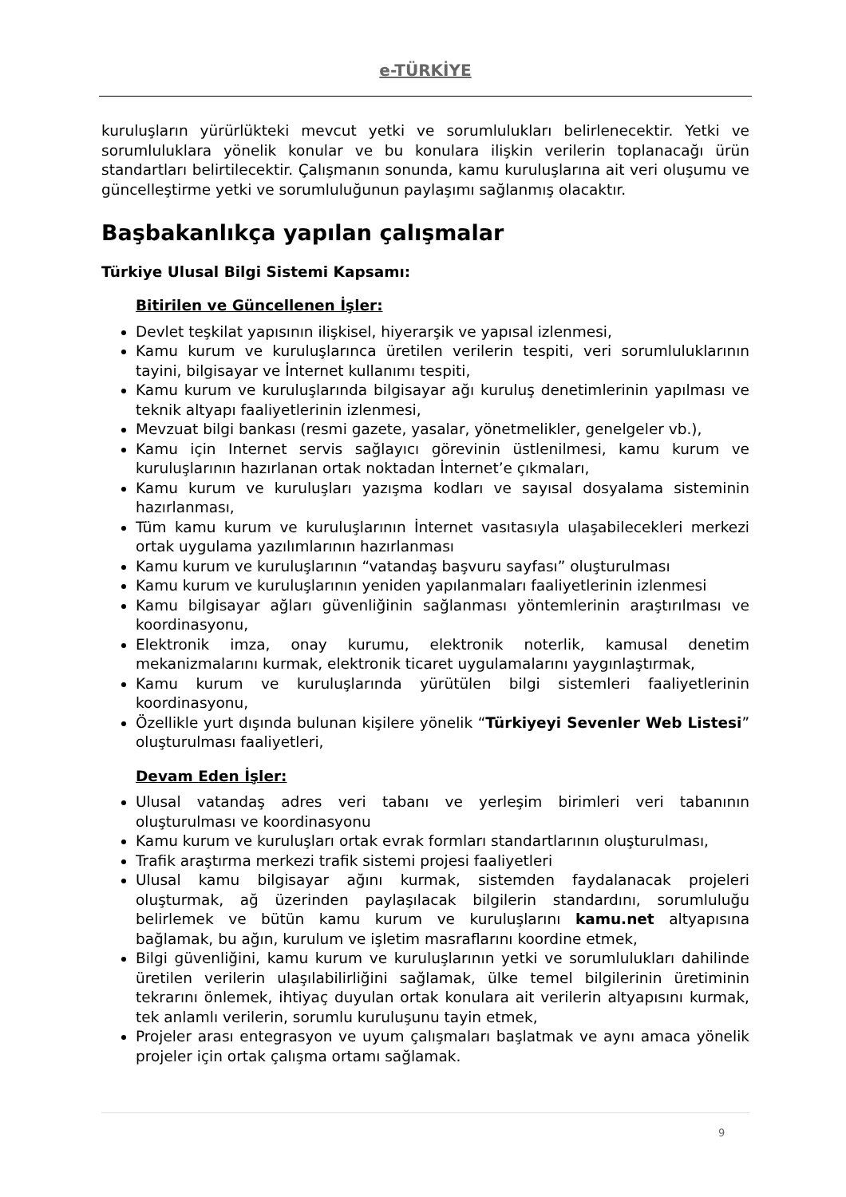e-TÜRKİYE
kuruluşların yürürlükteki mevcut yetki ve sorumlulukları belirlenecektir. Yetki ve sorumluluklara yönelik konular ve bu konulara ilişkin verilerin toplanacağı ürün standartları belirtilecektir. Çalışmanın sonunda, kamu kuruluşlarına ait veri oluşumu ve güncelleştirme yetki ve sorumluluğunun paylaşımı sağlanmış olacaktır.
Başbakanlıkça yapılan çalışmalar
Türkiye Ulusal Bilgi Sistemi Kapsamı:
Bitirilen ve Güncellenen İşler:
Devlet teşkilat yapısının ilişkisel, hiyerarşik ve yapısal izlenmesi,
Kamu kurum ve kuruluşlarınca üretilen verilerin tespiti, veri sorumluluklarının tayini, bilgisayar ve İnternet kullanımı tespiti,
Kamu kurum ve kuruluşlarında bilgisayar ağı kuruluş denetimlerinin yapılması ve teknik altyapı faaliyetlerinin izlenmesi,
Mevzuat bilgi bankası (resmi gazete, yasalar, yönetmelikler, genelgeler vb.),
Kamu için Internet servis sağlayıcı görevinin üstlenilmesi, kamu kurum ve kuruluşlarının hazırlanan ortak noktadan İnternet’e çıkmaları,
Kamu kurum ve kuruluşları yazışma kodları ve sayısal dosyalama sisteminin hazırlanması,
Tüm kamu kurum ve kuruluşlarının İnternet vasıtasıyla ulaşabilecekleri merkezi ortak uygulama yazılımlarının hazırlanması
Kamu kurum ve kuruluşlarının “vatandaş başvuru sayfası” oluşturulması
Kamu kurum ve kuruluşlarının yeniden yapılanmaları faaliyetlerinin izlenmesi
Kamu bilgisayar ağları güvenliğinin sağlanması yöntemlerinin araştırılması ve koordinasyonu,
Elektronik imza, onay kurumu, elektronik noterlik, kamusal denetim mekanizmalarını kurmak, elektronik ticaret uygulamalarını yaygınlaştırmak,
Kamu kurum ve kuruluşlarında yürütülen bilgi sistemleri faaliyetlerinin koordinasyonu,
Özellikle yurt dışında bulunan kişilere yönelik “Türkiyeyi Sevenler Web Listesi” oluşturulması faaliyetleri,
Devam Eden İşler:
Ulusal vatandaş adres veri tabanı ve yerleşim birimleri veri tabanının oluşturulması ve koordinasyonu
Kamu kurum ve kuruluşları ortak evrak formları standartlarının oluşturulması,
Trafik araştırma merkezi trafik sistemi projesi faaliyetleri
Ulusal kamu bilgisayar ağını kurmak, sistemden faydalanacak projeleri oluşturmak, ağ üzerinden paylaşılacak bilgilerin standardını, sorumluluğu belirlemek ve bütün kamu kurum ve kuruluşlarını kamu.net altyapısına bağlamak, bu ağın, kurulum ve işletim masraflarını koordine etmek,
Bilgi güvenliğini, kamu kurum ve kuruluşlarının yetki ve sorumlulukları dahilinde üretilen verilerin ulaşılabilirliğini sağlamak, ülke temel bilgilerinin üretiminin tekrarını önlemek, ihtiyaç duyulan ortak konulara ait verilerin altyapısını kurmak, tek anlamlı verilerin, sorumlu kuruluşunu tayin etmek,
Projeler arası entegrasyon ve uyum çalışmaları başlatmak ve aynı amaca yönelik projeler için ortak çalışma ortamı sağlamak.
9